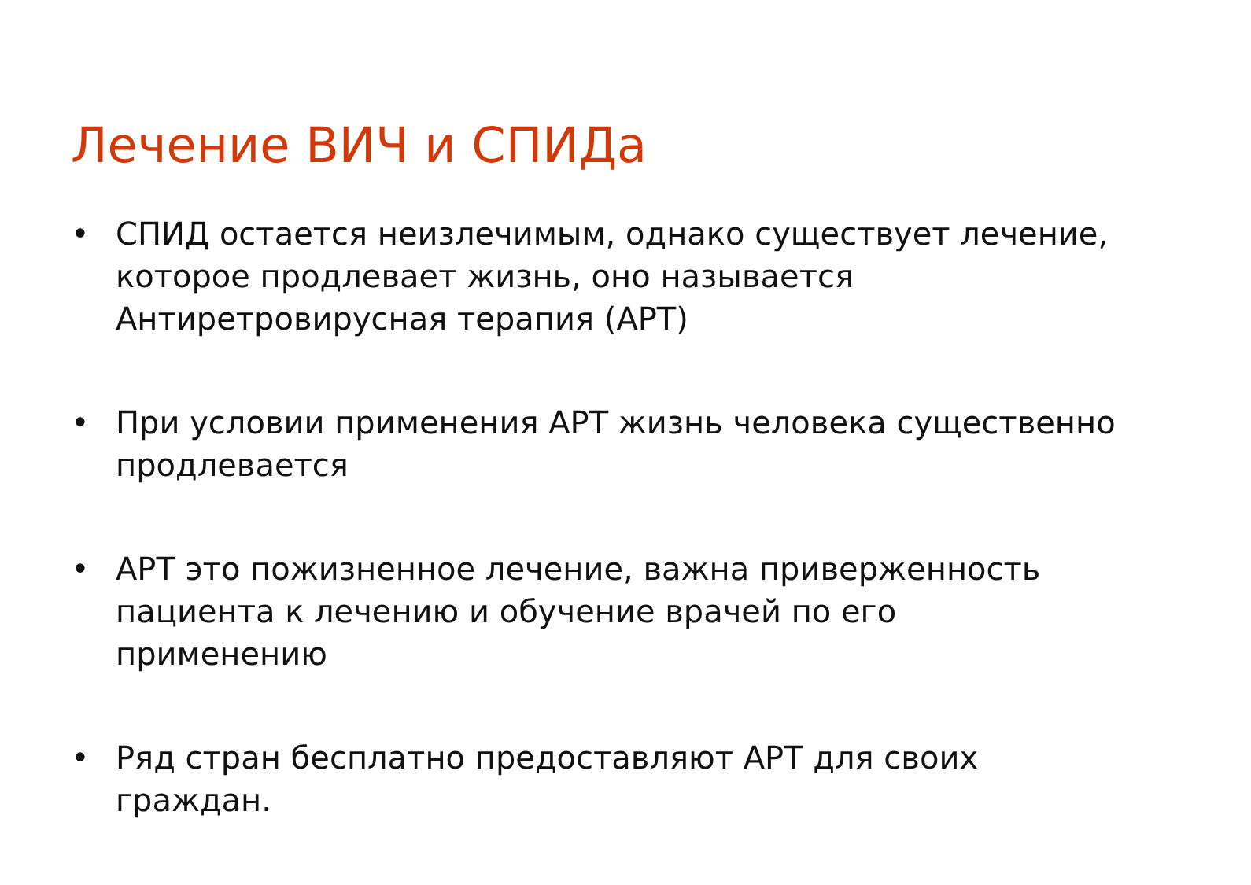Лечение ВИЧ и СПИДа
• СПИД остается неизлечимым, однако существует лечение, которое продлевает жизнь, оно называется Антиретровирусная терапия (АРТ)
• При условии применения АРТ жизнь человека существенно продлевается
• АРТ это пожизненное лечение, важна приверженность пациента к лечению и обучение врачей по его применению
• Ряд стран бесплатно предоставляют АРТ для своих граждан.